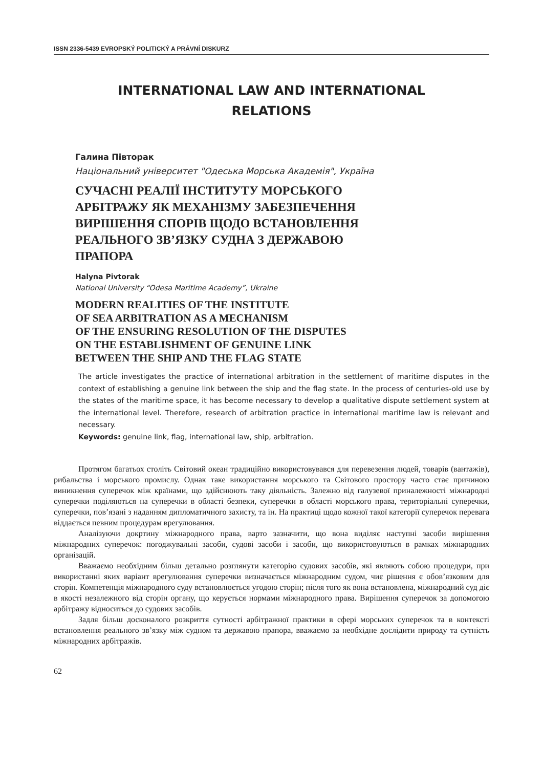ISSN 2336-5439 EVROPSKÝ POLITICKÝ A PRÁVNÍ DISKURZ
INTERNATIONAL LAW AND INTERNATIONAL
RELATIONS
Галина Півторак
Національний університет "Одеська Морська Академія", Україна
СУЧАСНІ РЕАЛІЇ ІНСТИТУТУ МОРСЬКОГО
АРБІТРАЖУ ЯК МЕХАНІЗМУ ЗАБЕЗПЕЧЕННЯ
ВИРІШЕННЯ СПОРІВ ЩОДО ВСТАНОВЛЕННЯ
РЕАЛЬНОГО ЗВ’ЯЗКУ СУДНА З ДЕРЖАВОЮ
ПРАПОРА
Halyna Pivtorak
National University “Odesa Maritime Academy”, Ukraine
MODERN REALITIES OF THE INSTITUTE
OF SEA ARBITRATION AS A MECHANISM
OF THE ENSURING RESOLUTION OF THE DISPUTES
ON THE ESTABLISHMENT OF GENUINE LINK
BETWEEN THE SHIP AND THE FLAG STATE
The article investigates the practice of international arbitration in the settlement of maritime disputes in the context of establishing a genuine link between the ship and the flag state. In the process of centuries-old use by the states of the maritime space, it has become necessary to develop a qualitative dispute settlement system at the international level. Therefore, research of arbitration practice in international maritime law is relevant and necessary.
Keywords: genuine link, flag, international law, ship, arbitration.
Протягом багатьох століть Світовий океан традиційно використовувався для перевезення людей, товарів (вантажів), рибальства і морського промислу. Однак таке використання морського та Світового простору часто стає причиною виникнення суперечок між країнами, що здійснюють таку діяльність. Залежно від галузевої приналежності міжнародні суперечки поділяються на суперечки в області безпеки, суперечки в області морського права, територіальні суперечки, суперечки, пов’язані з наданням дипломатичного захисту, та ін. На практиці щодо кожної такої категорії суперечок перевага віддається певним процедурам врегулювання.
Аналізуючи докртину міжнародного права, варто зазначити, що вона виділяє наступні засоби вирішення міжнародних суперечок: погоджувальні засоби, судові засоби і засоби, що використовуються в рамках міжнародних організацій.
Вважаємо необхідним більш детально розглянути категорію судових засобів, які являють собою процедури, при використанні яких варіант врегулювання суперечки визначається міжнародним судом, чиє рішення є обов’язковим для сторін. Компетенція міжнародного суду встановлюється угодою сторін; після того як вона встановлена, міжнародний суд діє в якості незалежного від сторін органу, що керується нормами міжнародного права. Вирішення суперечок за допомогою арбітражу відноситься до судових засобів.
Задля більш досконалого розкриття сутності арбітражної практики в сфері морських суперечок та в контексті встановлення реального зв’язку між судном та державою прапора, вважаємо за необхідне дослідити природу та сутність міжнародних арбітражів.
62